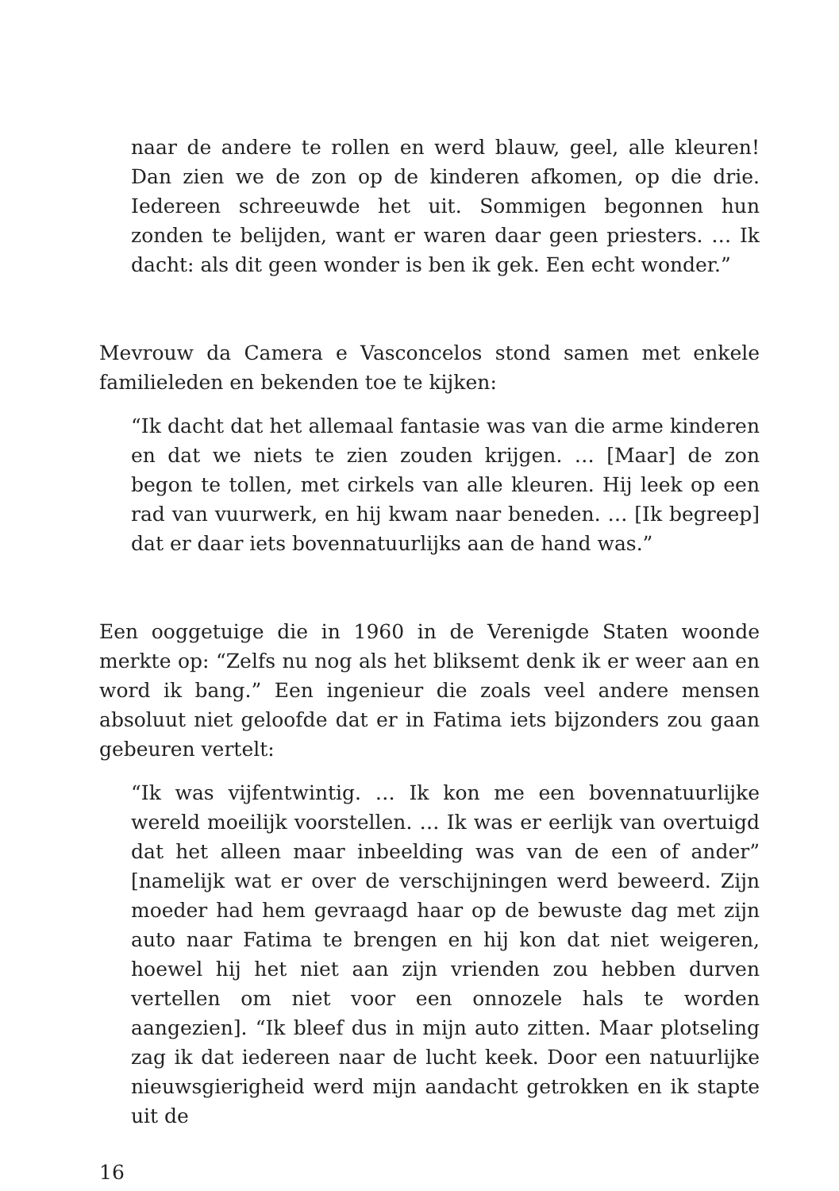naar de andere te rollen en werd blauw, geel, alle kleuren! Dan zien we de zon op de kinderen afkomen, op die drie. Iedereen schreeuwde het uit. Sommigen begonnen hun zonden te belijden, want er waren daar geen priesters. … Ik dacht: als dit geen wonder is ben ik gek. Een echt wonder.”
Mevrouw da Camera e Vasconcelos stond samen met enkele familieleden en bekenden toe te kijken:
“Ik dacht dat het allemaal fantasie was van die arme kinderen en dat we niets te zien zouden krijgen. … [Maar] de zon begon te tollen, met cirkels van alle kleuren. Hij leek op een rad van vuurwerk, en hij kwam naar beneden. … [Ik begreep] dat er daar iets bovennatuurlijks aan de hand was.”
Een ooggetuige die in 1960 in de Verenigde Staten woonde merkte op: “Zelfs nu nog als het bliksemt denk ik er weer aan en word ik bang.” Een ingenieur die zoals veel andere mensen absoluut niet geloofde dat er in Fatima iets bijzonders zou gaan gebeuren vertelt:
“Ik was vijfentwintig. … Ik kon me een bovennatuurlijke wereld moeilijk voorstellen. … Ik was er eerlijk van overtuigd dat het alleen maar inbeelding was van de een of ander” [namelijk wat er over de verschijningen werd beweerd. Zijn moeder had hem gevraagd haar op de bewuste dag met zijn auto naar Fatima te brengen en hij kon dat niet weigeren, hoewel hij het niet aan zijn vrienden zou hebben durven vertellen om niet voor een onnozele hals te worden aangezien]. “Ik bleef dus in mijn auto zitten. Maar plotseling zag ik dat iedereen naar de lucht keek. Door een natuurlijke nieuwsgierigheid werd mijn aandacht getrokken en ik stapte uit de
16